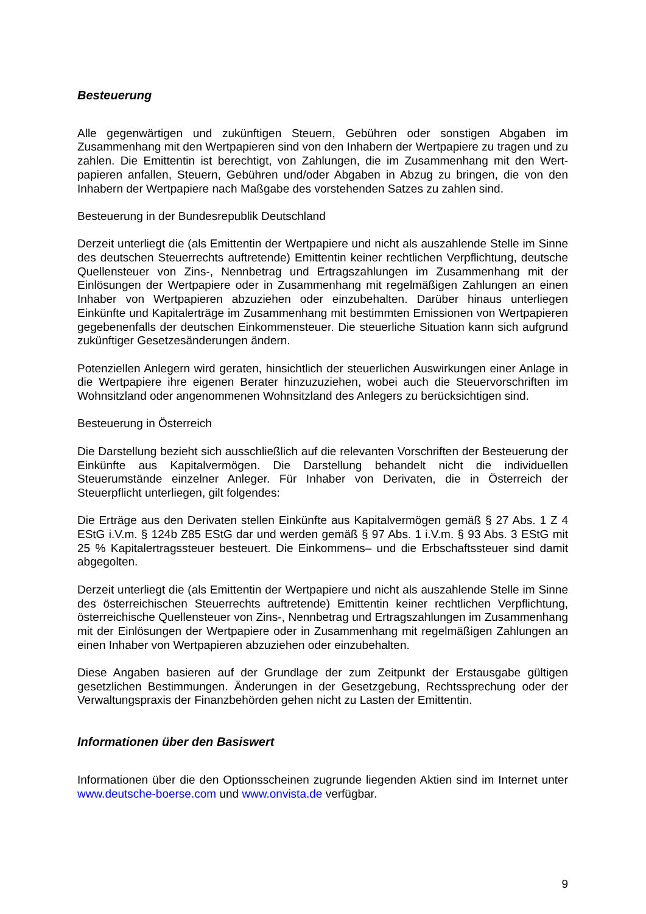Besteuerung
Alle gegenwärtigen und zukünftigen Steuern, Gebühren oder sonstigen Abgaben im Zusammenhang mit den Wertpapieren sind von den Inhabern der Wertpapiere zu tragen und zu zahlen. Die Emittentin ist berechtigt, von Zahlungen, die im Zusammenhang mit den Wert­papieren anfallen, Steuern, Gebühren und/oder Abgaben in Abzug zu bringen, die von den Inhabern der Wertpapiere nach Maßgabe des vorstehenden Satzes zu zahlen sind.
Besteuerung in der Bundesrepublik Deutschland
Derzeit unterliegt die (als Emittentin der Wertpapiere und nicht als auszahlende Stelle im Sinne des deutschen Steuerrechts auftretende) Emittentin keiner rechtlichen Verpflichtung, deutsche Quellensteuer von Zins-, Nennbetrag und Ertragszahlungen im Zusammenhang mit der Einlösungen der Wertpapiere oder in Zusammenhang mit regelmäßigen Zahlungen an einen Inhaber von Wertpapieren abzuziehen oder einzubehalten. Darüber hinaus unter­liegen Einkünfte und Kapitalerträge im Zusammenhang mit bestimmten Emissionen von Wertpapieren gegebenenfalls der deutschen Einkommensteuer. Die steuerliche Situation kann sich aufgrund zukünftiger Gesetzesänderungen ändern.
Potenziellen Anlegern wird geraten, hinsichtlich der steuerlichen Auswirkungen einer Anlage in die Wertpapiere ihre eigenen Berater hinzuzuziehen, wobei auch die Steuervorschriften im Wohnsitzland oder angenommenen Wohnsitzland des Anlegers zu berücksichtigen sind.
Besteuerung in Österreich
Die Darstellung bezieht sich ausschließlich auf die relevanten Vorschriften der Besteuerung der Einkünfte aus Kapitalvermögen. Die Darstellung behandelt nicht die individuellen Steuerumstände einzelner Anleger. Für Inhaber von Derivaten, die in Österreich der Steuerpflicht unterliegen, gilt folgendes:
Die Erträge aus den Derivaten stellen Einkünfte aus Kapitalvermögen gemäß § 27 Abs. 1 Z 4 EStG i.V.m. § 124b Z85 EStG dar und werden gemäß § 97 Abs. 1 i.V.m. § 93 Abs. 3 EStG mit 25 % Kapitalertragssteuer besteuert. Die Einkommens– und die Erbschaftssteuer sind damit abgegolten.
Derzeit unterliegt die (als Emittentin der Wertpapiere und nicht als auszahlende Stelle im Sinne des österreichischen Steuerrechts auftretende) Emittentin keiner rechtlichen Verpflichtung, österreichische Quellensteuer von Zins-, Nennbetrag und Ertragszahlungen im Zusammenhang mit der Einlösungen der Wertpapiere oder in Zusammenhang mit regel­mäßigen Zahlungen an einen Inhaber von Wertpapieren abzuziehen oder einzubehalten.
Diese Angaben basieren auf der Grundlage der zum Zeitpunkt der Erstausgabe gültigen gesetzlichen Bestimmungen. Änderungen in der Gesetzgebung, Rechtssprechung oder der Verwaltungspraxis der Finanzbehörden gehen nicht zu Lasten der Emittentin.
Informationen über den Basiswert
Informationen über die den Optionsscheinen zugrunde liegenden Aktien sind im Internet unter www.deutsche-boerse.com und www.onvista.de verfügbar.
9